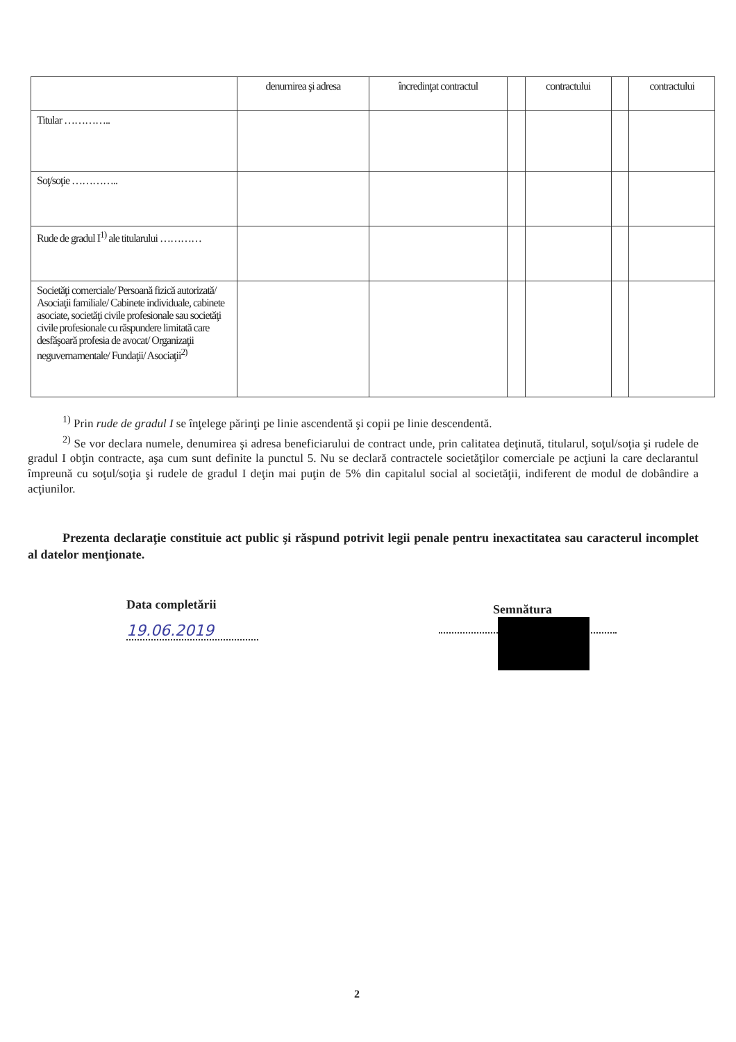| | denumirea şi adresa | încredinţat contractul | | contractului | | contractului |
| --- | --- | --- | --- | --- | --- | --- |
| Titular ………….. | | | | | | |
| Soţ/soţie ………….. | | | | | | |
| Rude de gradul I<sup>1)</sup> ale titularului ………… | | | | | | |
| Societăţi comerciale/ Persoană fizică autorizată/ Asociaţii familiale/ Cabinete individuale, cabinete asociate, societăţi civile profesionale sau societăţi civile profesionale cu răspundere limitată care desfăşoară profesia de avocat/ Organizaţii neguvernamentale/ Fundaţii/ Asociaţii<sup>2)</sup> | | | | | | |
<sup>1)</sup> Prin rude de gradul I se înţelege părinţi pe linie ascendentă şi copii pe linie descendentă.
<sup>2)</sup> Se vor declara numele, denumirea şi adresa beneficiarului de contract unde, prin calitatea deţinută, titularul, soţul/soţia şi rudele de gradul I obţin contracte, aşa cum sunt definite la punctul 5. Nu se declară contractele societăţilor comerciale pe acţiuni la care declarantul împreună cu soţul/soţia şi rudele de gradul I deţin mai puţin de 5% din capitalul social al societăţii, indiferent de modul de dobândire a acţiunilor.
Prezenta declaraţie constituie act public şi răspund potrivit legii penale pentru inexactitatea sau caracterul incomplet al datelor menţionate.
Data completării
19.06.2019
Semnătura
2